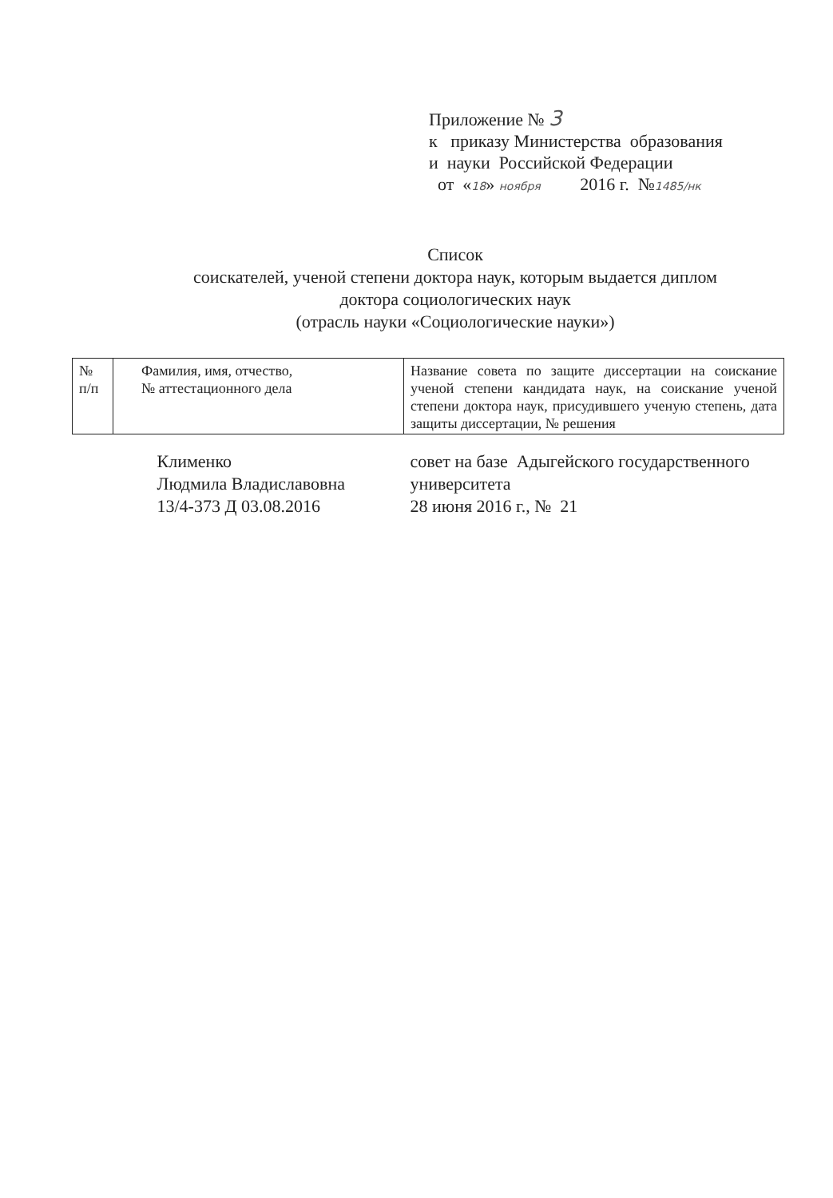Приложение № 3
к приказу Министерства образования
и науки Российской Федерации
от «18» ноября 2016 г. №1485/нк
Список
соискателей, ученой степени доктора наук, которым выдается диплом
доктора социологических наук
(отрасль науки «Социологические науки»)
| № п/п | Фамилия, имя, отчество, № аттестационного дела | Название совета по защите диссертации на соискание ученой степени кандидата наук, на соискание ученой степени доктора наук, присудившего ученую степень, дата защиты диссертации, № решения |
| --- | --- | --- |
| | Клименко Людмила Владиславовна 13/4-373 Д 03.08.2016 | совет на базе Адыгейского государственного университета 28 июня 2016 г., № 21 |